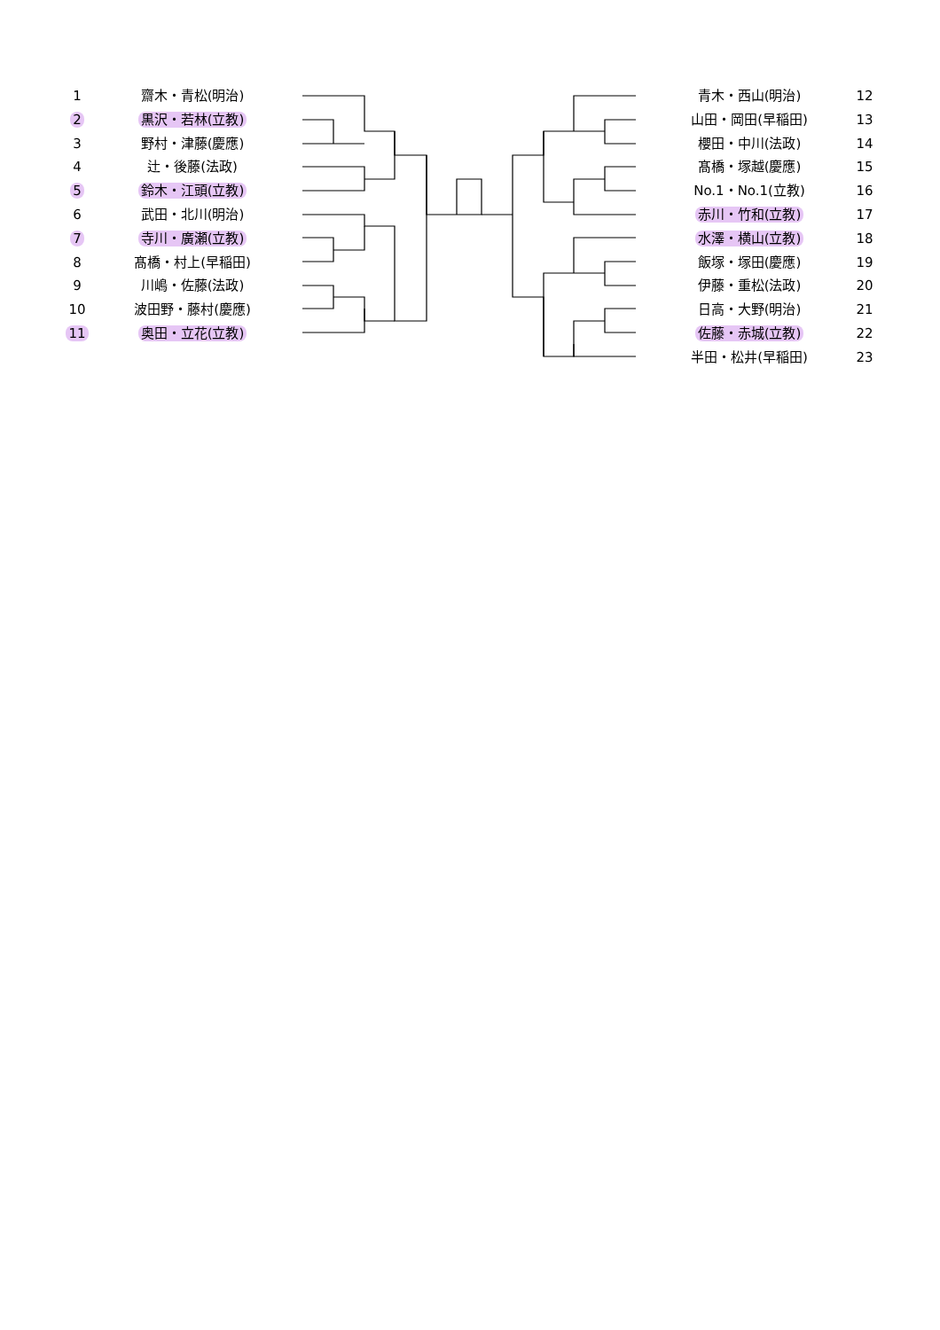1 齋木・青松(明治)
2 黒沢・若林(立教)
3 野村・津藤(慶應)
4 辻・後藤(法政)
5 鈴木・江頭(立教)
6 武田・北川(明治)
7 寺川・廣瀬(立教)
8 髙橋・村上(早稲田)
9 川嶋・佐藤(法政)
10 波田野・藤村(慶應)
11 奥田・立花(立教)
青木・西山(明治) 12
山田・岡田(早稲田) 13
櫻田・中川(法政) 14
髙橋・塚越(慶應) 15
No.1・No.1(立教) 16
赤川・竹和(立教) 17
水澤・横山(立教) 18
飯塚・塚田(慶應) 19
伊藤・重松(法政) 20
日高・大野(明治) 21
佐藤・赤城(立教) 22
半田・松井(早稲田) 23